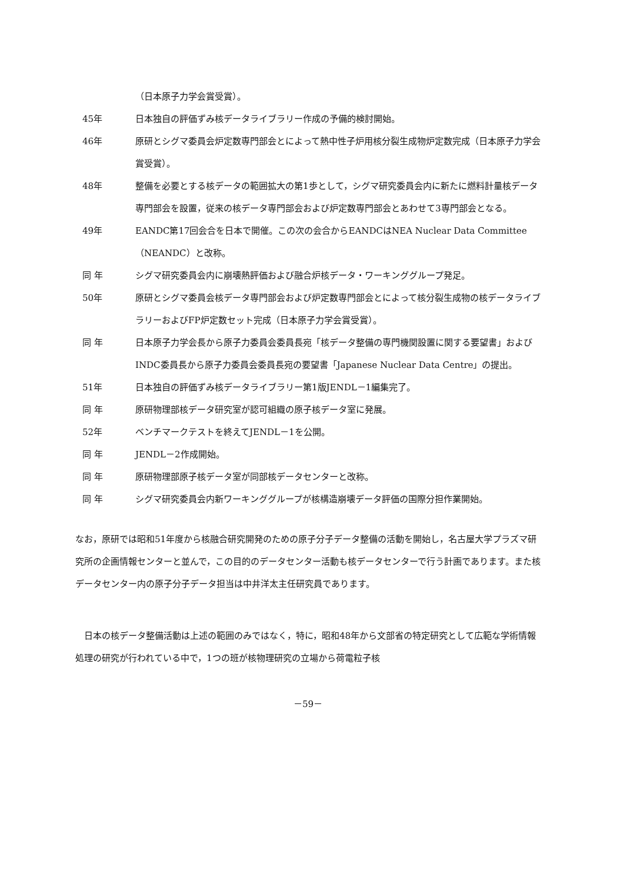（日本原子力学会賞受賞）。
45年 日本独自の評価ずみ核データライブラリー作成の予備的検討開始。
46年 原研とシグマ委員会炉定数専門部会とによって熱中性子炉用核分裂生成物炉定数完成（日本原子力学会賞受賞）。
48年 整備を必要とする核データの範囲拡大の第1歩として，シグマ研究委員会内に新たに燃料計量核データ専門部会を設置，従来の核データ専門部会および炉定数専門部会とあわせて3専門部会となる。
49年 EANDC第17回会合を日本で開催。この次の会合からEANDCはNEA Nuclear Data Committee（NEANDC）と改称。
同 年 シグマ研究委員会内に崩壊熱評価および融合炉核データ・ワーキンググループ発足。
50年 原研とシグマ委員会核データ専門部会および炉定数専門部会とによって核分裂生成物の核データライブラリーおよびFP炉定数セット完成（日本原子力学会賞受賞）。
同 年 日本原子力学会長から原子力委員会委員長宛「核データ整備の専門機関設置に関する要望書」およびINDC委員長から原子力委員会委員長宛の要望書「Japanese Nuclear Data Centre」の提出。
51年 日本独自の評価ずみ核データライブラリー第1版JENDL－1編集完了。
同 年 原研物理部核データ研究室が認可組織の原子核データ室に発展。
52年 ベンチマークテストを終えてJENDL－1を公開。
同 年 JENDL－2作成開始。
同 年 原研物理部原子核データ室が同部核データセンターと改称。
同 年 シグマ研究委員会内新ワーキンググループが核構造崩壊データ評価の国際分担作業開始。
なお，原研では昭和51年度から核融合研究開発のための原子分子データ整備の活動を開始し，名古屋大学プラズマ研究所の企画情報センターと並んで，この目的のデータセンター活動も核データセンターで行う計画であります。また核データセンター内の原子分子データ担当は中井洋太主任研究員であります。
　日本の核データ整備活動は上述の範囲のみではなく，特に，昭和48年から文部省の特定研究として広範な学術情報処理の研究が行われている中で，1つの班が核物理研究の立場から荷電粒子核
－59－